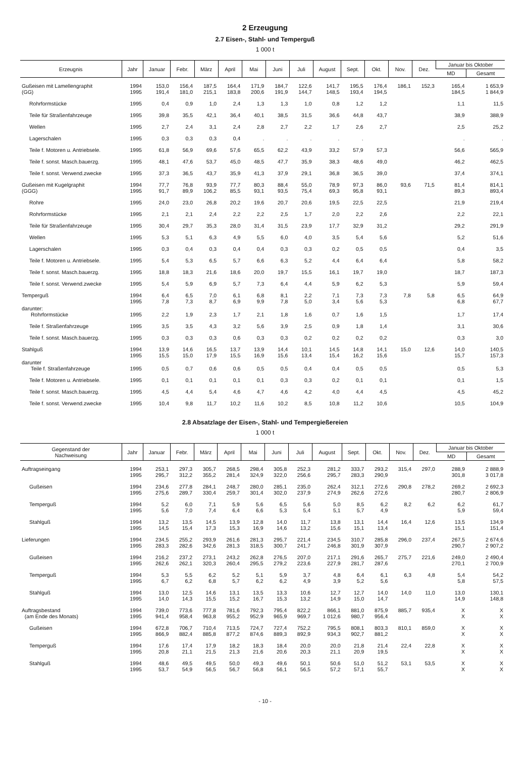2 Erzeugung
2.7 Eisen-, Stahl- und Temperguß
1 000 t
| Erzeugnis | Jahr | Januar | Febr. | März | April | Mai | Juni | Juli | August | Sept. | Okt. | Nov. | Dez. | Januar bis Oktober | |
| --- | --- | --- | --- | --- | --- | --- | --- | --- | --- | --- | --- | --- | --- | --- | --- |
| | | | | | | | | | | | | | | MD | Gesamt |
| Gußeisen mit Lamellengraphit (GG) | 1994 1995 | 153,0 191,4 | 156,4 181,0 | 187,5 215,1 | 164,4 183,8 | 171,9 200,6 | 184,7 191,9 | 122,6 144,7 | 141,7 148,5 | 195,5 193,4 | 176,4 194,5 | 186,1 | 152,3 | 165,4 184,5 | 1 653,9 1 844,9 |
| Rohrformstücke | 1995 | 0,4 | 0,9 | 1,0 | 2,4 | 1,3 | 1,3 | 1,0 | 0,8 | 1,2 | 1,2 | | | 1,1 | 11,5 |
| Teile für Straßenfahrzeuge | 1995 | 39,8 | 35,5 | 42,1 | 36,4 | 40,1 | 38,5 | 31,5 | 36,6 | 44,8 | 43,7 | | | 38,9 | 388,9 |
| Wellen | 1995 | 2,7 | 2,4 | 3,1 | 2,4 | 2,8 | 2,7 | 2,2 | 1,7 | 2,6 | 2,7 | | | 2,5 | 25,2 |
| Lagerschalen | 1995 | 0,3 | 0,3 | 0,3 | 0,4 | . | . | . | . | . | | | | . | . |
| Teile f. Motoren u. Antriebsele. | 1995 | 61,8 | 56,9 | 69,6 | 57,6 | 65,5 | 62,2 | 43,9 | 33,2 | 57,9 | 57,3 | | | 56,6 | 565,9 |
| Teile f. sonst. Masch.bauerzg. | 1995 | 48,1 | 47,6 | 53,7 | 45,0 | 48,5 | 47,7 | 35,9 | 38,3 | 48,6 | 49,0 | | | 46,2 | 462,5 |
| Teile f. sonst. Verwend.zwecke | 1995 | 37,3 | 36,5 | 43,7 | 35,9 | 41,3 | 37,9 | 29,1 | 36,8 | 36,5 | 39,0 | | | 37,4 | 374,1 |
| Gußeisen mit Kugelgraphit (GGG) | 1994 1995 | 77,7 91,7 | 76,8 89,9 | 93,9 106,2 | 77,7 85,5 | 80,3 93,1 | 88,4 93,5 | 55,0 75,4 | 78,9 69,3 | 97,3 95,8 | 86,0 93,1 | 93,6 | 71,5 | 81,4 89,3 | 814,1 893,4 |
| Rohre | 1995 | 24,0 | 23,0 | 26,8 | 20,2 | 19,6 | 20,7 | 20,6 | 19,5 | 22,5 | 22,5 | | | 21,9 | 219,4 |
| Rohrformstücke | 1995 | 2,1 | 2,1 | 2,4 | 2,2 | 2,2 | 2,5 | 1,7 | 2,0 | 2,2 | 2,6 | | | 2,2 | 22,1 |
| Teile für Straßenfahrzeuge | 1995 | 30,4 | 29,7 | 35,3 | 28,0 | 31,4 | 31,5 | 23,9 | 17,7 | 32,9 | 31,2 | | | 29,2 | 291,9 |
| Wellen | 1995 | 5,3 | 5,1 | 6,3 | 4,9 | 5,5 | 6,0 | 4,0 | 3,5 | 5,4 | 5,6 | | | 5,2 | 51,6 |
| Lagerschalen | 1995 | 0,3 | 0,4 | 0,3 | 0,4 | 0,4 | 0,3 | 0,3 | 0,2 | 0,5 | 0,5 | | | 0,4 | 3,5 |
| Teile f. Motoren u. Antriebsele. | 1995 | 5,4 | 5,3 | 6,5 | 5,7 | 6,6 | 6,3 | 5,2 | 4,4 | 6,4 | 6,4 | | | 5,8 | 58,2 |
| Teile f. sonst. Masch.bauerzg. | 1995 | 18,8 | 18,3 | 21,6 | 18,6 | 20,0 | 19,7 | 15,5 | 16,1 | 19,7 | 19,0 | | | 18,7 | 187,3 |
| Teile f. sonst. Verwend.zwecke | 1995 | 5,4 | 5,9 | 6,9 | 5,7 | 7,3 | 6,4 | 4,4 | 5,9 | 6,2 | 5,3 | | | 5,9 | 59,4 |
| Temperguß | 1994 1995 | 6,4 7,8 | 6,5 7,3 | 7,0 8,7 | 6,1 6,9 | 6,8 9,9 | 8,1 7,8 | 2,2 5,0 | 7,1 3,4 | 7,3 5,6 | 7,3 5,3 | 7,8 | 5,8 | 6,5 6,8 | 64,9 67,7 |
| darunter: Rohrformstücke | 1995 | 2,2 | 1,9 | 2,3 | 1,7 | 2,1 | 1,8 | 1,6 | 0,7 | 1,6 | 1,5 | | | 1,7 | 17,4 |
| Teile f. Straßenfahrzeuge | 1995 | 3,5 | 3,5 | 4,3 | 3,2 | 5,6 | 3,9 | 2,5 | 0,9 | 1,8 | 1,4 | | | 3,1 | 30,6 |
| Teile f. sonst. Masch.bauerzg. | 1995 | 0,3 | 0,3 | 0,3 | 0,6 | 0,3 | 0,3 | 0,2 | 0,2 | 0,2 | 0,2 | | | 0,3 | 3,0 |
| Stahlguß | 1994 1995 | 13,9 15,5 | 14,6 15,0 | 16,5 17,9 | 13,7 15,5 | 13,9 16,9 | 14,4 15,6 | 10,1 13,4 | 14,5 15,4 | 14,8 16,2 | 14,1 15,6 | 15,0 | 12,6 | 14,0 15,7 | 140,5 157,3 |
| darunter Teile f. Straßenfahrzeuge | 1995 | 0,5 | 0,7 | 0,6 | 0,6 | 0,5 | 0,5 | 0,4 | 0,4 | 0,5 | 0,5 | | | 0,5 | 5,3 |
| Teile f. Motoren u. Antriebsele. | 1995 | 0,1 | 0,1 | 0,1 | 0,1 | 0,1 | 0,3 | 0,3 | 0,2 | 0,1 | 0,1 | | | 0,1 | 1,5 |
| Teile f. sonst. Masch.bauerzg. | 1995 | 4,5 | 4,4 | 5,4 | 4,6 | 4,7 | 4,6 | 4,2 | 4,0 | 4,4 | 4,5 | | | 4,5 | 45,2 |
| Teile f. sonst. Verwend.zwecke | 1995 | 10,4 | 9,8 | 11,7 | 10,2 | 11,6 | 10,2 | 8,5 | 10,8 | 11,2 | 10,6 | | | 10,5 | 104,9 |
2.8 Absatzlage der Eisen-, Stahl- und Tempergießereien
1 000 t
| Gegenstand der Nachweisung | Jahr | Januar | Febr. | März | April | Mai | Juni | Juli | August | Sept. | Okt. | Nov. | Dez. | Januar bis Oktober | |
| --- | --- | --- | --- | --- | --- | --- | --- | --- | --- | --- | --- | --- | --- | --- | --- |
| | | | | | | | | | | | | | | MD | Gesamt |
| Auftragseingang | 1994 1995 | 253,1 295,7 | 297,3 312,2 | 305,7 355,2 | 268,5 281,4 | 298,4 324,9 | 305,8 322,0 | 252,3 256,6 | 281,2 295,7 | 333,7 283,3 | 293,2 290,9 | 315,4 | 297,0 | 288,9 301,8 | 2 888,9 3 017,8 |
| Gußeisen | 1994 1995 | 234,6 275,6 | 277,8 289,7 | 284,1 330,4 | 248,7 259,7 | 280,0 301,4 | 285,1 302,0 | 235,0 237,9 | 262,4 274,9 | 312,1 262,6 | 272,6 272,6 | 290,8 | 278,2 | 269,2 280,7 | 2 692,3 2 806,9 |
| Temperguß | 1994 1995 | 5,2 5,6 | 6,0 7,0 | 7,1 7,4 | 5,9 6,4 | 5,6 6,6 | 6,5 5,3 | 5,6 5,4 | 5,0 5,1 | 8,5 5,7 | 6,2 4,9 | 8,2 | 6,2 | 6,2 5,9 | 61,7 59,4 |
| Stahlguß | 1994 1995 | 13,2 14,5 | 13,5 15,4 | 14,5 17,3 | 13,9 15,3 | 12,8 16,9 | 14,0 14,6 | 11,7 13,2 | 13,8 15,6 | 13,1 15,1 | 14,4 13,4 | 16,4 | 12,6 | 13,5 15,1 | 134,9 151,4 |
| Lieferungen | 1994 1995 | 234,5 283,3 | 255,2 282,6 | 293,9 342,6 | 261,6 281,3 | 281,3 318,5 | 295,7 300,7 | 221,4 241,7 | 234,5 246,8 | 310,7 301,9 | 285,8 307,9 | 296,0 | 237,4 | 267,5 290,7 | 2 674,6 2 907,2 |
| Gußeisen | 1994 1995 | 216,2 262,6 | 237,2 262,1 | 273,1 320,3 | 243,2 260,4 | 262,8 295,5 | 276,5 279,2 | 207,0 223,6 | 217,1 227,9 | 291,6 281,7 | 265,7 287,6 | 275,7 | 221,6 | 249,0 270,1 | 2 490,4 2 700,9 |
| Temperguß | 1994 1995 | 5,3 6,7 | 5,5 6,2 | 6,2 6,8 | 5,2 5,7 | 5,1 6,2 | 5,9 6,2 | 3,7 4,9 | 4,8 3,9 | 6,4 5,2 | 6,1 5,6 | 6,3 | 4,8 | 5,4 5,8 | 54,2 57,5 |
| Stahlguß | 1994 1995 | 13,0 14,0 | 12,5 14,3 | 14,6 15,5 | 13,1 15,2 | 13,5 16,7 | 13,3 15,3 | 10,6 13,2 | 12,7 14,9 | 12,7 15,0 | 14,0 14,7 | 14,0 | 11,0 | 13,0 14,9 | 130,1 148,8 |
| Auftragsbestand (am Ende des Monats) | 1994 1995 | 739,0 941,4 | 773,6 958,4 | 777,8 963,8 | 781,6 955,2 | 792,3 952,9 | 795,4 965,9 | 822,2 969,7 | 866,1 1 012,6 | 881,0 980,7 | 875,9 956,4 | 885,7 | 935,4 | X X | X X |
| Gußeisen | 1994 1995 | 672,8 866,9 | 706,7 882,4 | 710,4 885,8 | 713,5 877,2 | 724,7 874,6 | 727,4 889,3 | 752,2 892,9 | 795,5 934,3 | 808,1 902,7 | 803,3 881,2 | 810,1 | 859,0 | X X | X X |
| Temperguß | 1994 1995 | 17,6 20,8 | 17,4 21,1 | 17,9 21,5 | 18,2 21,3 | 18,3 21,6 | 18,4 20,6 | 20,0 20,3 | 20,0 21,1 | 21,8 20,9 | 21,4 19,5 | 22,4 | 22,8 | X X | X X |
| Stahlguß | 1994 1995 | 48,6 53,7 | 49,5 54,9 | 49,5 56,5 | 50,0 56,7 | 49,3 56,8 | 49,6 56,1 | 50,1 56,5 | 50,6 57,2 | 51,0 57,1 | 51,2 55,7 | 53,1 | 53,5 | X X | X X |
- 10 -